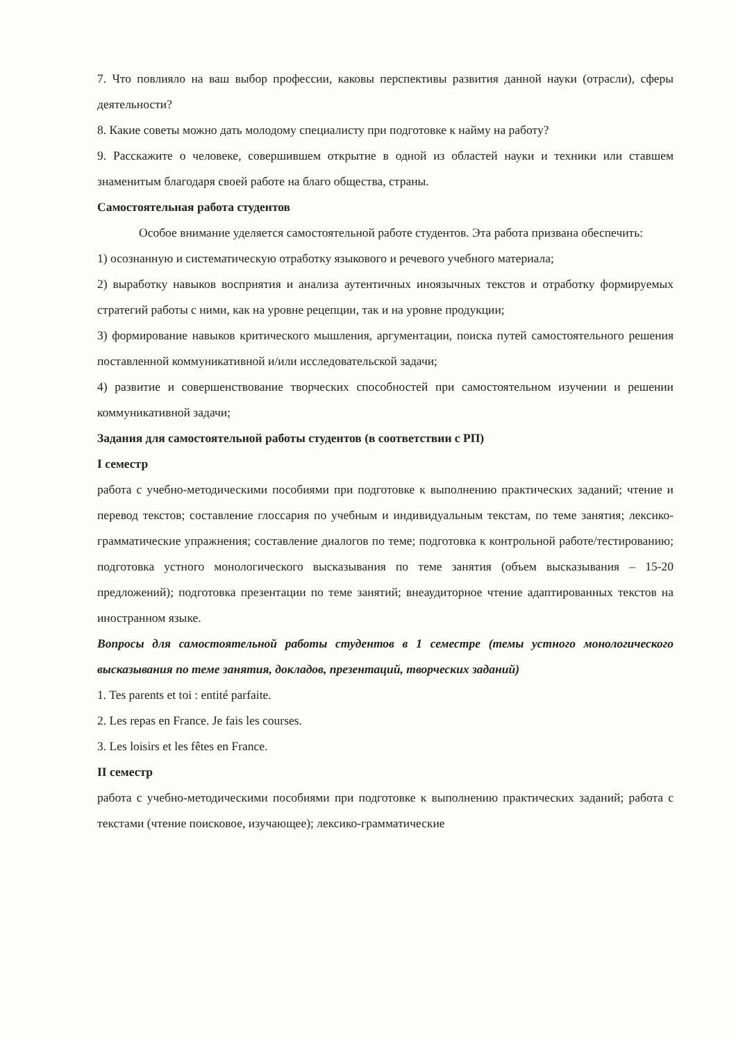7. Что повлияло на ваш выбор профессии, каковы перспективы развития данной науки (отрасли), сферы деятельности?
8. Какие советы можно дать молодому специалисту при подготовке к найму на работу?
9. Расскажите о человеке, совершившем открытие в одной из областей науки и техники или ставшем знаменитым благодаря своей работе на благо общества, страны.
Самостоятельная работа студентов
Особое внимание уделяется самостоятельной работе студентов. Эта работа призвана обеспечить:
1) осознанную и систематическую отработку языкового и речевого учебного материала;
2) выработку навыков восприятия и анализа аутентичных иноязычных текстов и отработку формируемых стратегий работы с ними, как на уровне рецепции, так и на уровне продукции;
3) формирование навыков критического мышления, аргументации, поиска путей самостоятельного решения поставленной коммуникативной и/или исследовательской задачи;
4) развитие и совершенствование творческих способностей при самостоятельном изучении и решении коммуникативной задачи;
Задания для самостоятельной работы студентов (в соответствии с РП)
I семестр
работа с учебно-методическими пособиями при подготовке к выполнению практических заданий; чтение и перевод текстов; составление глоссария по учебным и индивидуальным текстам, по теме занятия; лексико-грамматические упражнения; составление диалогов по теме; подготовка к контрольной работе/тестированию; подготовка устного монологического высказывания по теме занятия (объем высказывания – 15-20 предложений); подготовка презентации по теме занятий; внеаудиторное чтение адаптированных текстов на иностранном языке.
Вопросы для самостоятельной работы студентов в 1 семестре (темы устного монологического высказывания по теме занятия, докладов, презентаций, творческих заданий)
1. Tes parents et toi : entité parfaite.
2. Les repas en France. Je fais les courses.
3. Les loisirs et les fêtes en France.
II семестр
работа с учебно-методическими пособиями при подготовке к выполнению практических заданий; работа с текстами (чтение поисковое, изучающее); лексико-грамматические